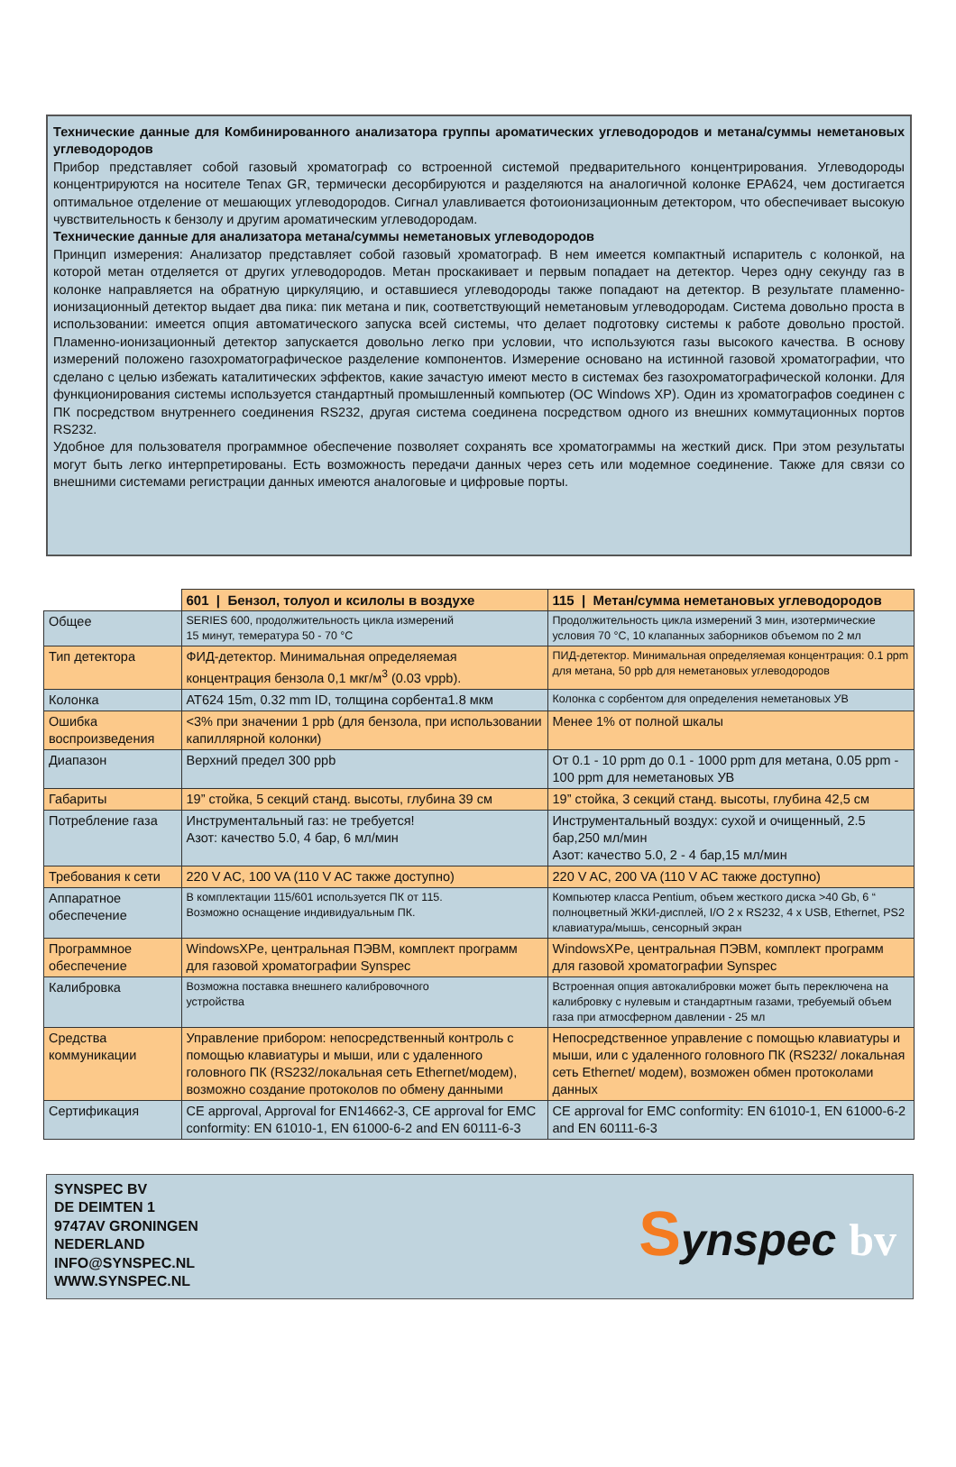Технические данные для Комбинированного анализатора группы ароматических углеводородов и метана/суммы неметановых углеводородов
Прибор представляет собой газовый хроматограф со встроенной системой предварительного концентрирования. Углеводороды концентрируются на носителе Tenax GR, термически десорбируются и разделяются на аналогичной колонке EPA624, чем достигается оптимальное отделение от мешающих углеводородов. Сигнал улавливается фотоионизационным детектором, что обеспечивает высокую чувствительность к бензолу и другим ароматическим углеводородам.
Технические данные для анализатора метана/суммы неметановых углеводородов
Принцип измерения: Анализатор представляет собой газовый хроматограф. В нем имеется компактный испаритель с колонкой, на которой метан отделяется от других углеводородов. Метан проскакивает и первым попадает на детектор. Через одну секунду газ в колонке направляется на обратную циркуляцию, и оставшиеся углеводороды также попадают на детектор. В результате пламенно-ионизационный детектор выдает два пика: пик метана и пик, соответствующий неметановым углеводородам. Система довольно проста в использовании: имеется опция автоматического запуска всей системы, что делает подготовку системы к работе довольно простой. Пламенно-ионизационный детектор запускается довольно легко при условии, что используются газы высокого качества. В основу измерений положено газохроматографическое разделение компонентов. Измерение основано на истинной газовой хроматографии, что сделано с целью избежать каталитических эффектов, какие зачастую имеют место в системах без газохроматографической колонки. Для функционирования системы используется стандартный промышленный компьютер (ОС Windows XP). Один из хроматографов соединен с ПК посредством внутреннего соединения RS232, другая система соединена посредством одного из внешних коммутационных портов RS232.
Удобное для пользователя программное обеспечение позволяет сохранять все хроматограммы на жесткий диск. При этом результаты могут быть легко интерпретированы. Есть возможность передачи данных через сеть или модемное соединение. Также для связи со внешними системами регистрации данных имеются аналоговые и цифровые порты.
| | 601 / Бензол, толуол и ксилолы в воздухе | 115 / Метан/сумма неметановых углеводородов |
| Общее | SERIES 600, продолжительность цикла измерений 15 минут, темература 50 - 70 °C | Продолжительность цикла измерений 3 мин, изотермические условия 70 °C, 10 клапанных заборников объемом по 2 мл |
| Тип детектора | ФИД-детектор. Минимальная определяемая концентрация бензола 0,1 мкг/м<sup>3</sup> (0.03 vppb). | ПИД-детектор. Минимальная определяемая концентрация: 0.1 ppm для метана, 50 ppb для неметановых углеводородов |
| Колонка | AT624 15m, 0.32 mm ID, толщина сорбента1.8 мкм | Колонка с сорбентом для определения неметановых УВ |
| Ошибка воспроизведения | <3% при значении 1 ppb (для бензола, при использовании капиллярной колонки) | Менее 1% от полной шкалы |
| Диапазон | Верхний предел 300 ppb | От 0.1 - 10 ppm до 0.1 - 1000 ppm для метана, 0.05 ppm - 100 ppm для неметановых УВ |
| Габариты | 19” стойка, 5 секций станд. высоты, глубина 39 см | 19” стойка, 3 секций станд. высоты, глубина 42,5 см |
| Потребление газа | Инструментальный газ: не требуется! Азот: качество 5.0, 4 бар, 6 мл/мин | Инструментальный воздух: сухой и очищенный, 2.5 бар,250 мл/мин Азот: качество 5.0, 2 - 4 бар,15 мл/мин |
| Требования к сети | 220 V AC, 100 VA (110 V AC также доступно) | 220 V AC, 200 VA (110 V AC также доступно) |
| Аппаратное обеспечение | В комплектации 115/601 используется ПК от 115. Возможно оснащение индивидуальным ПК. | Компьютер класса Pentium, объем жесткого диска >40 Gb, 6 “ полноцветный ЖКИ-дисплей, I/O 2 x RS232, 4 x USB, Ethernet, PS2 клавиатура/мышь, сенсорный экран |
| Программное обеспечение | WindowsXPe, центральная ПЭВМ, комплект программ для газовой хроматографии Synspec | WindowsXPe, центральная ПЭВМ, комплект программ для газовой хроматографии Synspec |
| Калибровка | Возможна поставка внешнего калибровочного устройства | Встроенная опция автокалибровки может быть переключена на калибровку с нулевым и стандартным газами, требуемый объем газа при атмосферном давлении - 25 мл |
| Средства коммуникации | Управление прибором: непосредственный контроль с помощью клавиатуры и мыши, или с удаленного головного ПК (RS232/локальная сеть Ethernet/модем), возможно создание протоколов по обмену данными | Непосредственное управление с помощью клавиатуры и мыши, или с удаленного головного ПК (RS232/ локальная сеть Ethernet/ модем), возможен обмен протоколами данных |
| Сертификация | CE approval, Approval for EN14662-3, CE approval for EMC conformity: EN 61010-1, EN 61000-6-2 and EN 60111-6-3 | CE approval for EMC conformity: EN 61010-1, EN 61000-6-2 and EN 60111-6-3 |
SYNSPEC BV
DE DEIMTEN 1
9747AV GRONINGEN
NEDERLAND
INFO@SYNSPEC.NL
WWW.SYNSPEC.NL
Synspec bv